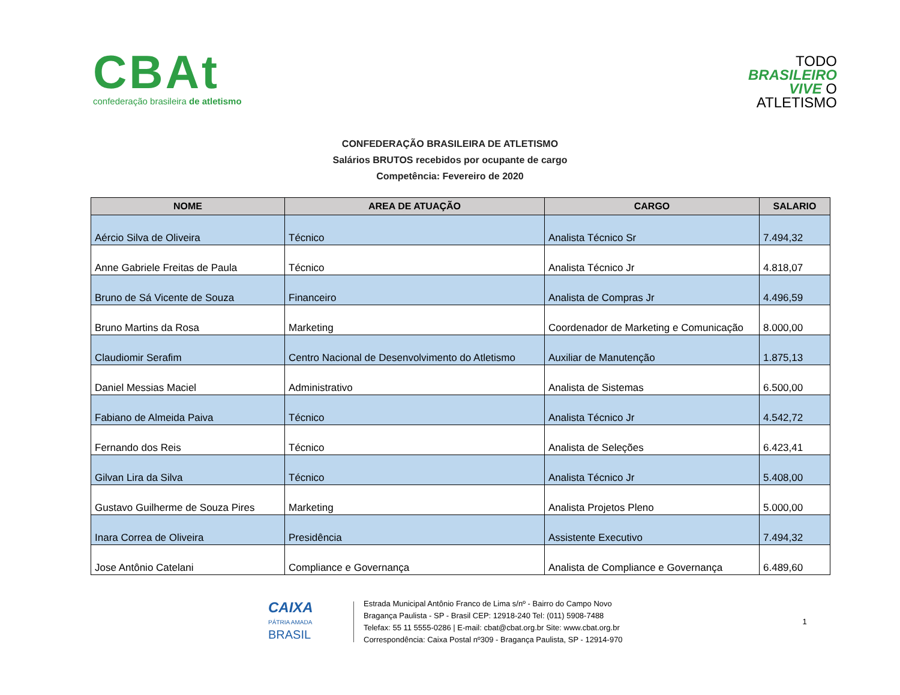CBAt
confederação brasileira de atletismo
TODO
BRASILEIRO
VIVE O
ATLETISMO
CONFEDERAÇÃO BRASILEIRA DE ATLETISMO
Salários BRUTOS recebidos por ocupante de cargo
Competência: Fevereiro de 2020
| NOME | AREA DE ATUAÇÃO | CARGO | SALARIO |
| --- | --- | --- | --- |
| Aércio Silva de Oliveira | Técnico | Analista Técnico Sr | 7.494,32 |
| Anne Gabriele Freitas de Paula | Técnico | Analista Técnico Jr | 4.818,07 |
| Bruno de Sá Vicente de Souza | Financeiro | Analista de Compras Jr | 4.496,59 |
| Bruno Martins da Rosa | Marketing | Coordenador de Marketing e Comunicação | 8.000,00 |
| Claudiomir Serafim | Centro Nacional de Desenvolvimento do Atletismo | Auxiliar de Manutenção | 1.875,13 |
| Daniel Messias Maciel | Administrativo | Analista de Sistemas | 6.500,00 |
| Fabiano de Almeida Paiva | Técnico | Analista Técnico Jr | 4.542,72 |
| Fernando dos Reis | Técnico | Analista de Seleções | 6.423,41 |
| Gilvan Lira da Silva | Técnico | Analista Técnico Jr | 5.408,00 |
| Gustavo Guilherme de Souza Pires | Marketing | Analista Projetos Pleno | 5.000,00 |
| Inara Correa de Oliveira | Presidência | Assistente Executivo | 7.494,32 |
| Jose Antônio Catelani | Compliance e Governança | Analista de Compliance e Governança | 6.489,60 |
CAIXA
PÁTRIA AMADA
BRASIL
Estrada Municipal Antônio Franco de Lima s/nº - Bairro do Campo Novo
Bragança Paulista - SP - Brasil CEP: 12918-240 Tel: (011) 5908-7488
Telefax: 55 11 5555-0286 | E-mail: cbat@cbat.org.br Site: www.cbat.org.br
Correspondência: Caixa Postal nº309 - Bragança Paulista, SP - 12914-970
1